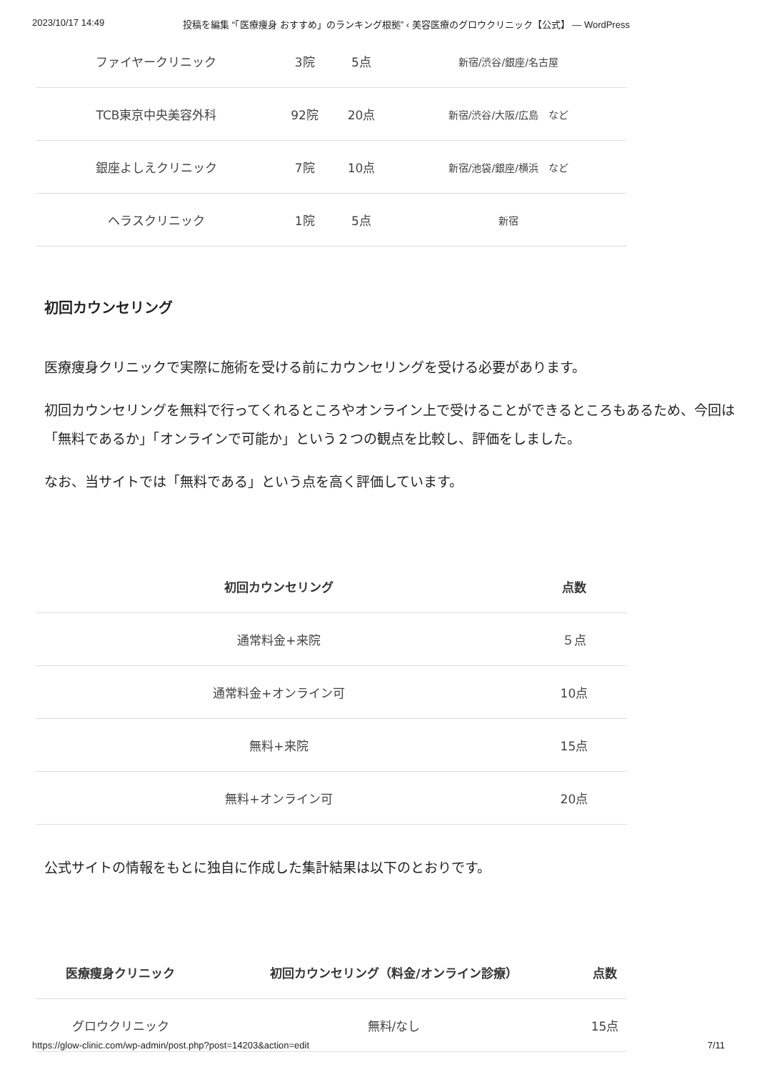2023/10/17 14:49 投稿を編集 “「医療痩身 おすすめ」のランキング根拠” ‹ 美容医療のグロウクリニック【公式】 — WordPress
| ファイヤークリニック | 3院 | 5点 | 新宿/渋谷/銀座/名古屋 |
| TCB東京中央美容外科 | 92院 | 20点 | 新宿/渋谷/大阪/広島 など |
| 銀座よしえクリニック | 7院 | 10点 | 新宿/池袋/銀座/横浜 など |
| ヘラスクリニック | 1院 | 5点 | 新宿 |
初回カウンセリング
医療痩身クリニックで実際に施術を受ける前にカウンセリングを受ける必要があります。
初回カウンセリングを無料で行ってくれるところやオンライン上で受けることができるところもあるため、今回は「無料であるか」「オンラインで可能か」という２つの観点を比較し、評価をしました。
なお、当サイトでは「無料である」という点を高く評価しています。
| 初回カウンセリング | 点数 |
| --- | --- |
| 通常料金+来院 | ５点 |
| 通常料金+オンライン可 | 10点 |
| 無料+来院 | 15点 |
| 無料+オンライン可 | 20点 |
公式サイトの情報をもとに独自に作成した集計結果は以下のとおりです。
| 医療痩身クリニック | 初回カウンセリング（料金/オンライン診療） | 点数 |
| --- | --- | --- |
| グロウクリニック | 無料/なし | 15点 |
https://glow-clinic.com/wp-admin/post.php?post=14203&action=edit 7/11